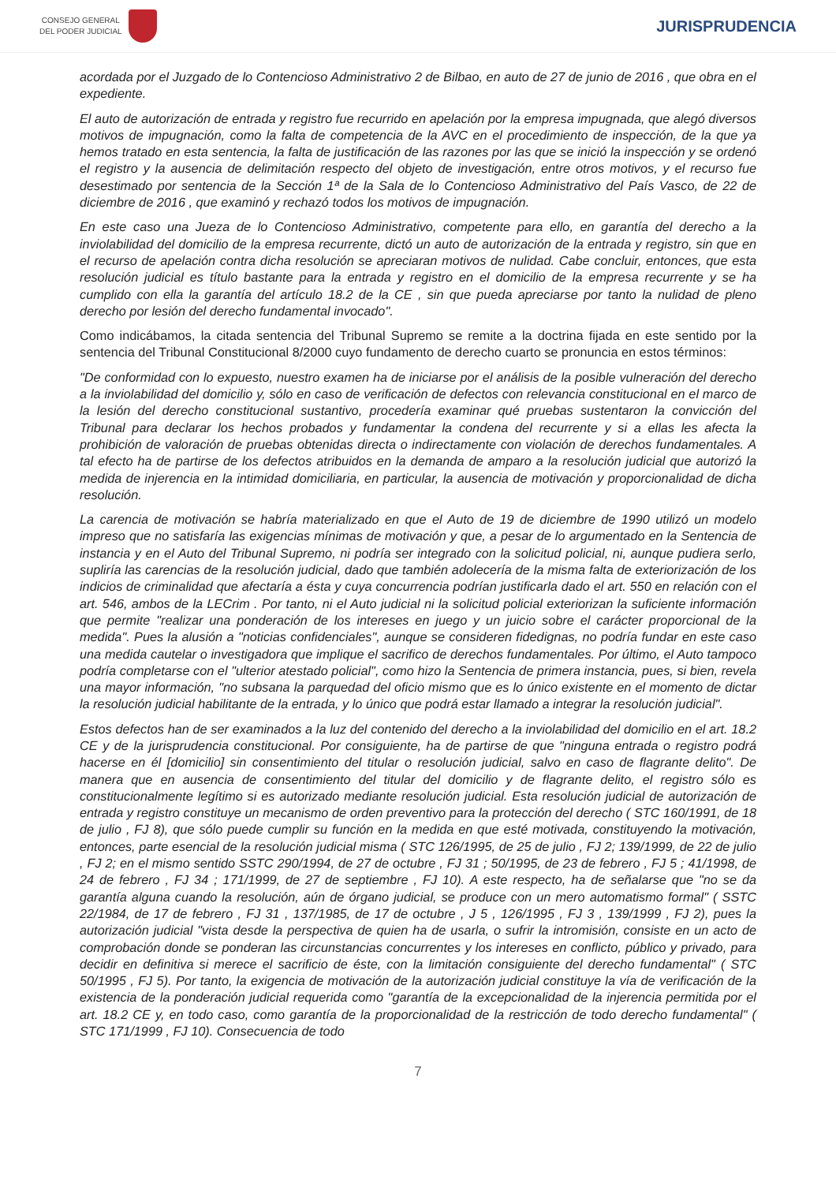CONSEJO GENERAL
DEL PODER JUDICIAL
JURISPRUDENCIA
acordada por el Juzgado de lo Contencioso Administrativo 2 de Bilbao, en auto de 27 de junio de 2016 , que obra en el expediente.
El auto de autorización de entrada y registro fue recurrido en apelación por la empresa impugnada, que alegó diversos motivos de impugnación, como la falta de competencia de la AVC en el procedimiento de inspección, de la que ya hemos tratado en esta sentencia, la falta de justificación de las razones por las que se inició la inspección y se ordenó el registro y la ausencia de delimitación respecto del objeto de investigación, entre otros motivos, y el recurso fue desestimado por sentencia de la Sección 1ª de la Sala de lo Contencioso Administrativo del País Vasco, de 22 de diciembre de 2016 , que examinó y rechazó todos los motivos de impugnación.
En este caso una Jueza de lo Contencioso Administrativo, competente para ello, en garantía del derecho a la inviolabilidad del domicilio de la empresa recurrente, dictó un auto de autorización de la entrada y registro, sin que en el recurso de apelación contra dicha resolución se apreciaran motivos de nulidad. Cabe concluir, entonces, que esta resolución judicial es título bastante para la entrada y registro en el domicilio de la empresa recurrente y se ha cumplido con ella la garantía del artículo 18.2 de la CE , sin que pueda apreciarse por tanto la nulidad de pleno derecho por lesión del derecho fundamental invocado".
Como indicábamos, la citada sentencia del Tribunal Supremo se remite a la doctrina fijada en este sentido por la sentencia del Tribunal Constitucional 8/2000 cuyo fundamento de derecho cuarto se pronuncia en estos términos:
"De conformidad con lo expuesto, nuestro examen ha de iniciarse por el análisis de la posible vulneración del derecho a la inviolabilidad del domicilio y, sólo en caso de verificación de defectos con relevancia constitucional en el marco de la lesión del derecho constitucional sustantivo, procedería examinar qué pruebas sustentaron la convicción del Tribunal para declarar los hechos probados y fundamentar la condena del recurrente y si a ellas les afecta la prohibición de valoración de pruebas obtenidas directa o indirectamente con violación de derechos fundamentales. A tal efecto ha de partirse de los defectos atribuidos en la demanda de amparo a la resolución judicial que autorizó la medida de injerencia en la intimidad domiciliaria, en particular, la ausencia de motivación y proporcionalidad de dicha resolución.
La carencia de motivación se habría materializado en que el Auto de 19 de diciembre de 1990 utilizó un modelo impreso que no satisfaría las exigencias mínimas de motivación y que, a pesar de lo argumentado en la Sentencia de instancia y en el Auto del Tribunal Supremo, ni podría ser integrado con la solicitud policial, ni, aunque pudiera serlo, supliría las carencias de la resolución judicial, dado que también adolecería de la misma falta de exteriorización de los indicios de criminalidad que afectaría a ésta y cuya concurrencia podrían justificarla dado el art. 550 en relación con el art. 546, ambos de la LECrim . Por tanto, ni el Auto judicial ni la solicitud policial exteriorizan la suficiente información que permite "realizar una ponderación de los intereses en juego y un juicio sobre el carácter proporcional de la medida". Pues la alusión a "noticias confidenciales", aunque se consideren fidedignas, no podría fundar en este caso una medida cautelar o investigadora que implique el sacrifico de derechos fundamentales. Por último, el Auto tampoco podría completarse con el "ulterior atestado policial", como hizo la Sentencia de primera instancia, pues, si bien, revela una mayor información, "no subsana la parquedad del oficio mismo que es lo único existente en el momento de dictar la resolución judicial habilitante de la entrada, y lo único que podrá estar llamado a integrar la resolución judicial".
Estos defectos han de ser examinados a la luz del contenido del derecho a la inviolabilidad del domicilio en el art. 18.2 CE y de la jurisprudencia constitucional. Por consiguiente, ha de partirse de que "ninguna entrada o registro podrá hacerse en él [domicilio] sin consentimiento del titular o resolución judicial, salvo en caso de flagrante delito". De manera que en ausencia de consentimiento del titular del domicilio y de flagrante delito, el registro sólo es constitucionalmente legítimo si es autorizado mediante resolución judicial. Esta resolución judicial de autorización de entrada y registro constituye un mecanismo de orden preventivo para la protección del derecho ( STC 160/1991, de 18 de julio , FJ 8), que sólo puede cumplir su función en la medida en que esté motivada, constituyendo la motivación, entonces, parte esencial de la resolución judicial misma ( STC 126/1995, de 25 de julio , FJ 2; 139/1999, de 22 de julio , FJ 2; en el mismo sentido SSTC 290/1994, de 27 de octubre , FJ 31 ; 50/1995, de 23 de febrero , FJ 5 ; 41/1998, de 24 de febrero , FJ 34 ; 171/1999, de 27 de septiembre , FJ 10). A este respecto, ha de señalarse que "no se da garantía alguna cuando la resolución, aún de órgano judicial, se produce con un mero automatismo formal" ( SSTC 22/1984, de 17 de febrero , FJ 31 , 137/1985, de 17 de octubre , J 5 , 126/1995 , FJ 3 , 139/1999 , FJ 2), pues la autorización judicial "vista desde la perspectiva de quien ha de usarla, o sufrir la intromisión, consiste en un acto de comprobación donde se ponderan las circunstancias concurrentes y los intereses en conflicto, público y privado, para decidir en definitiva si merece el sacrificio de éste, con la limitación consiguiente del derecho fundamental" ( STC 50/1995 , FJ 5). Por tanto, la exigencia de motivación de la autorización judicial constituye la vía de verificación de la existencia de la ponderación judicial requerida como "garantía de la excepcionalidad de la injerencia permitida por el art. 18.2 CE y, en todo caso, como garantía de la proporcionalidad de la restricción de todo derecho fundamental" ( STC 171/1999 , FJ 10). Consecuencia de todo
7